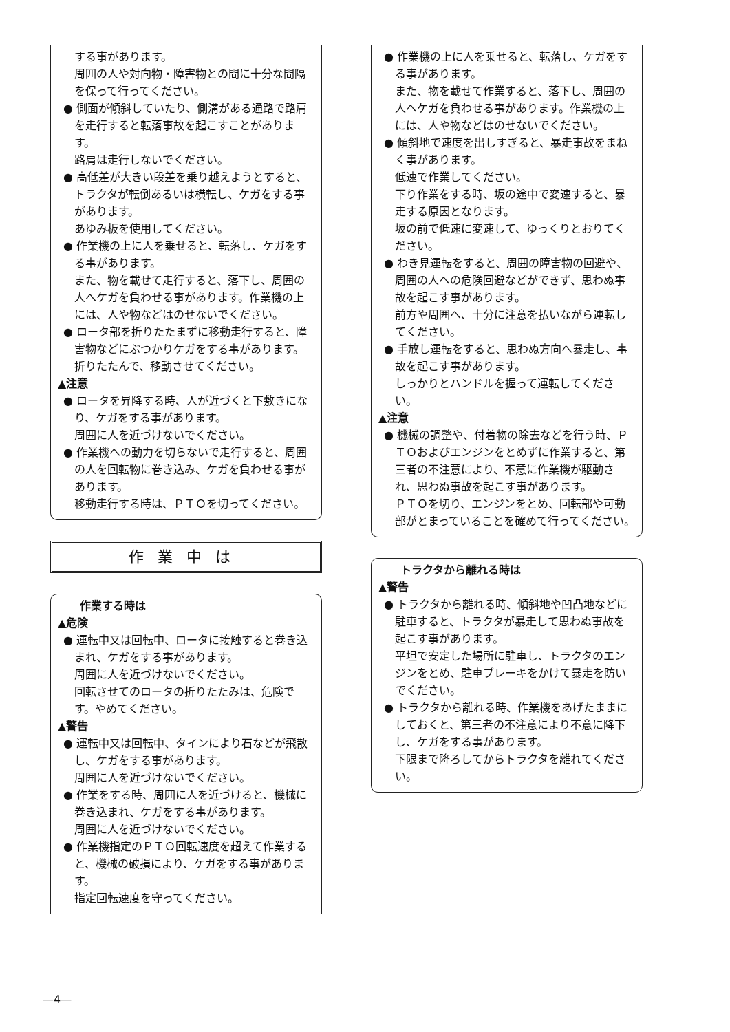する事があります。
周囲の人や対向物・障害物との間に十分な間隔を保って行ってください。
● 側面が傾斜していたり、側溝がある通路で路肩を走行すると転落事故を起こすことがあります。
路肩は走行しないでください。
● 高低差が大きい段差を乗り越えようとすると、トラクタが転倒あるいは横転し、ケガをする事があります。
あゆみ板を使用してください。
● 作業機の上に人を乗せると、転落し、ケガをする事があります。
また、物を載せて走行すると、落下し、周囲の人へケガを負わせる事があります。作業機の上には、人や物などはのせないでください。
● ロータ部を折りたたまずに移動走行すると、障害物などにぶつかりケガをする事があります。
折りたたんで、移動させてください。
▲注意
● ロータを昇降する時、人が近づくと下敷きになり、ケガをする事があります。
周囲に人を近づけないでください。
● 作業機への動力を切らないで走行すると、周囲の人を回転物に巻き込み、ケガを負わせる事があります。
移動走行する時は、ＰＴＯを切ってください。
作業中は
作業する時は
▲危険
● 運転中又は回転中、ロータに接触すると巻き込まれ、ケガをする事があります。
周囲に人を近づけないでください。
回転させてのロータの折りたたみは、危険です。やめてください。
▲警告
● 運転中又は回転中、タインにより石などが飛散し、ケガをする事があります。
周囲に人を近づけないでください。
● 作業をする時、周囲に人を近づけると、機械に巻き込まれ、ケガをする事があります。
周囲に人を近づけないでください。
● 作業機指定のＰＴＯ回転速度を超えて作業すると、機械の破損により、ケガをする事があります。
指定回転速度を守ってください。
● 作業機の上に人を乗せると、転落し、ケガをする事があります。
また、物を載せて作業すると、落下し、周囲の人へケガを負わせる事があります。作業機の上には、人や物などはのせないでください。
● 傾斜地で速度を出しすぎると、暴走事故をまねく事があります。
低速で作業してください。
下り作業をする時、坂の途中で変速すると、暴走する原因となります。
坂の前で低速に変速して、ゆっくりとおりてください。
● わき見運転をすると、周囲の障害物の回避や、周囲の人への危険回避などができず、思わぬ事故を起こす事があります。
前方や周囲へ、十分に注意を払いながら運転してください。
● 手放し運転をすると、思わぬ方向へ暴走し、事故を起こす事があります。
しっかりとハンドルを握って運転してください。
▲注意
● 機械の調整や、付着物の除去などを行う時、ＰＴＯおよびエンジンをとめずに作業すると、第三者の不注意により、不意に作業機が駆動され、思わぬ事故を起こす事があります。
ＰＴＯを切り、エンジンをとめ、回転部や可動部がとまっていることを確めて行ってください。
トラクタから離れる時は
▲警告
● トラクタから離れる時、傾斜地や凹凸地などに駐車すると、トラクタが暴走して思わぬ事故を起こす事があります。
平坦で安定した場所に駐車し、トラクタのエンジンをとめ、駐車ブレーキをかけて暴走を防いでください。
● トラクタから離れる時、作業機をあげたままにしておくと、第三者の不注意により不意に降下し、ケガをする事があります。
下限まで降ろしてからトラクタを離れてください。
—4—